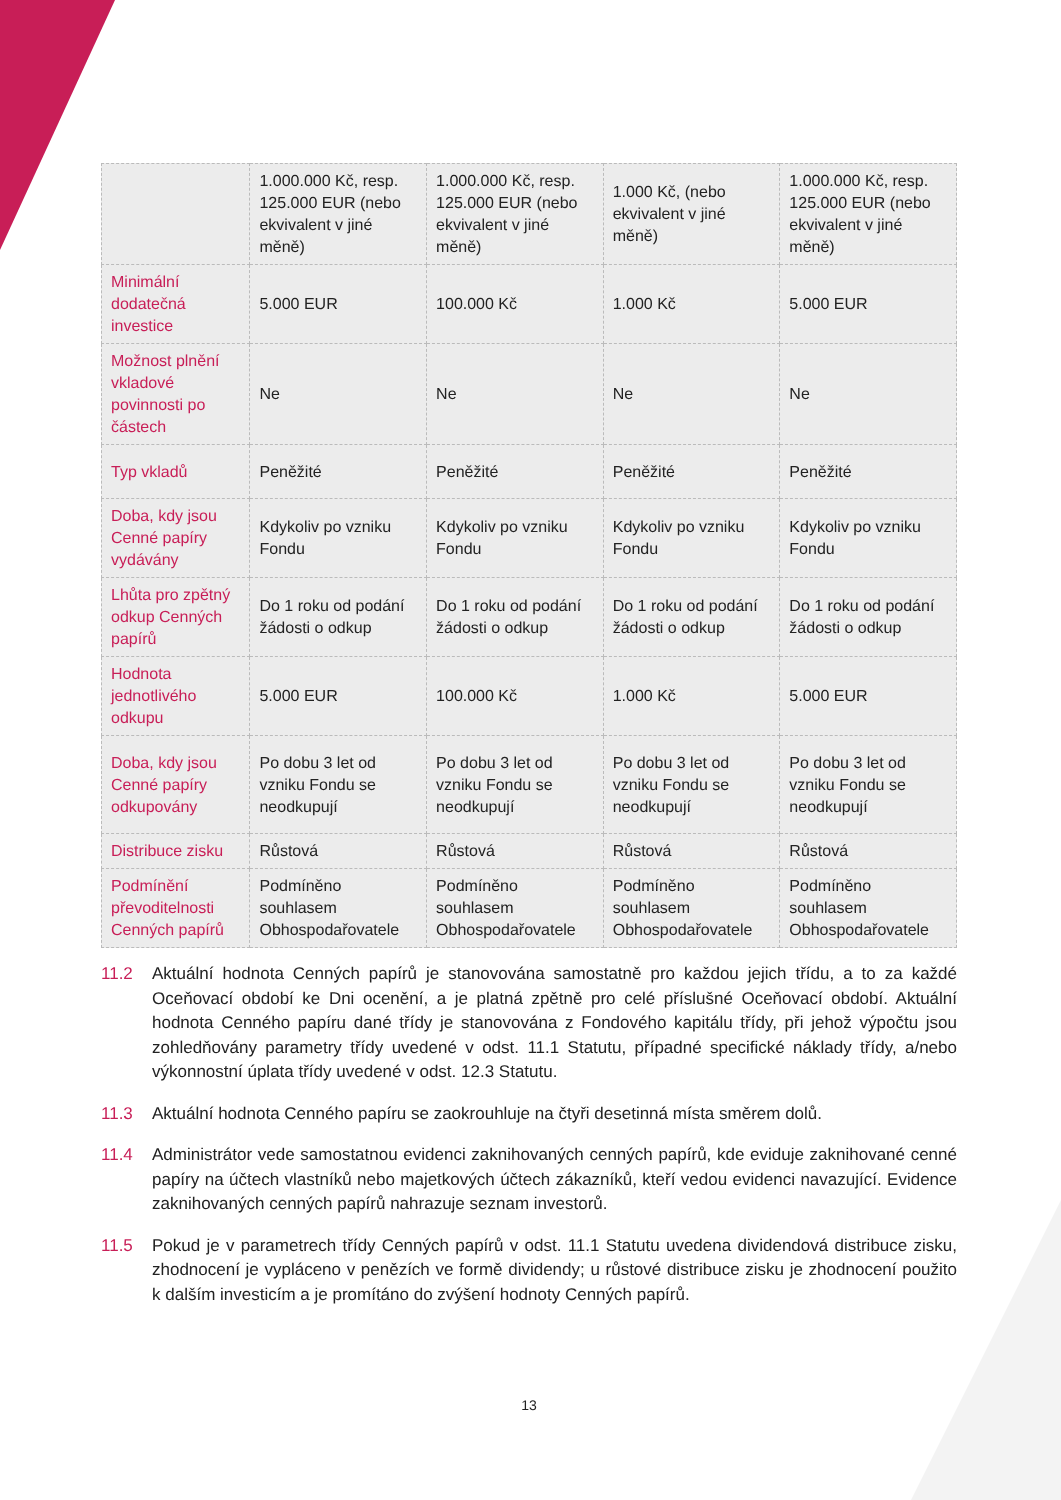| | 1.000.000 Kč, resp. 125.000 EUR (nebo ekvivalent v jiné měně) | 1.000.000 Kč, resp. 125.000 EUR (nebo ekvivalent v jiné měně) | 1.000 Kč, (nebo ekvivalent v jiné měně) | 1.000.000 Kč, resp. 125.000 EUR (nebo ekvivalent v jiné měně) |
| Minimální dodatečná investice | 5.000 EUR | 100.000 Kč | 1.000 Kč | 5.000 EUR |
| Možnost plnění vkladové povinnosti po částech | Ne | Ne | Ne | Ne |
| Typ vkladů | Peněžité | Peněžité | Peněžité | Peněžité |
| Doba, kdy jsou Cenné papíry vydávány | Kdykoliv po vzniku Fondu | Kdykoliv po vzniku Fondu | Kdykoliv po vzniku Fondu | Kdykoliv po vzniku Fondu |
| Lhůta pro zpětný odkup Cenných papírů | Do 1 roku od podání žádosti o odkup | Do 1 roku od podání žádosti o odkup | Do 1 roku od podání žádosti o odkup | Do 1 roku od podání žádosti o odkup |
| Hodnota jednotlivého odkupu | 5.000 EUR | 100.000 Kč | 1.000 Kč | 5.000 EUR |
| Doba, kdy jsou Cenné papíry odkupovány | Po dobu 3 let od vzniku Fondu se neodkupují | Po dobu 3 let od vzniku Fondu se neodkupují | Po dobu 3 let od vzniku Fondu se neodkupují | Po dobu 3 let od vzniku Fondu se neodkupují |
| Distribuce zisku | Růstová | Růstová | Růstová | Růstová |
| Podmínění převoditelnosti Cenných papírů | Podmíněno souhlasem Obhospodařovatele | Podmíněno souhlasem Obhospodařovatele | Podmíněno souhlasem Obhospodařovatele | Podmíněno souhlasem Obhospodařovatele |
11.2 Aktuální hodnota Cenných papírů je stanovována samostatně pro každou jejich třídu, a to za každé Oceňovací období ke Dni ocenění, a je platná zpětně pro celé příslušné Oceňovací období. Aktuální hodnota Cenného papíru dané třídy je stanovována z Fondového kapitálu třídy, při jehož výpočtu jsou zohledňovány parametry třídy uvedené v odst. 11.1 Statutu, případné specifické náklady třídy, a/nebo výkonnostní úplata třídy uvedené v odst. 12.3 Statutu.
11.3 Aktuální hodnota Cenného papíru se zaokrouhluje na čtyři desetinná místa směrem dolů.
11.4 Administrátor vede samostatnou evidenci zaknihovaných cenných papírů, kde eviduje zaknihované cenné papíry na účtech vlastníků nebo majetkových účtech zákazníků, kteří vedou evidenci navazující. Evidence zaknihovaných cenných papírů nahrazuje seznam investorů.
11.5 Pokud je v parametrech třídy Cenných papírů v odst. 11.1 Statutu uvedena dividendová distribuce zisku, zhodnocení je vypláceno v penězích ve formě dividendy; u růstové distribuce zisku je zhodnocení použito k dalším investicím a je promítáno do zvýšení hodnoty Cenných papírů.
13